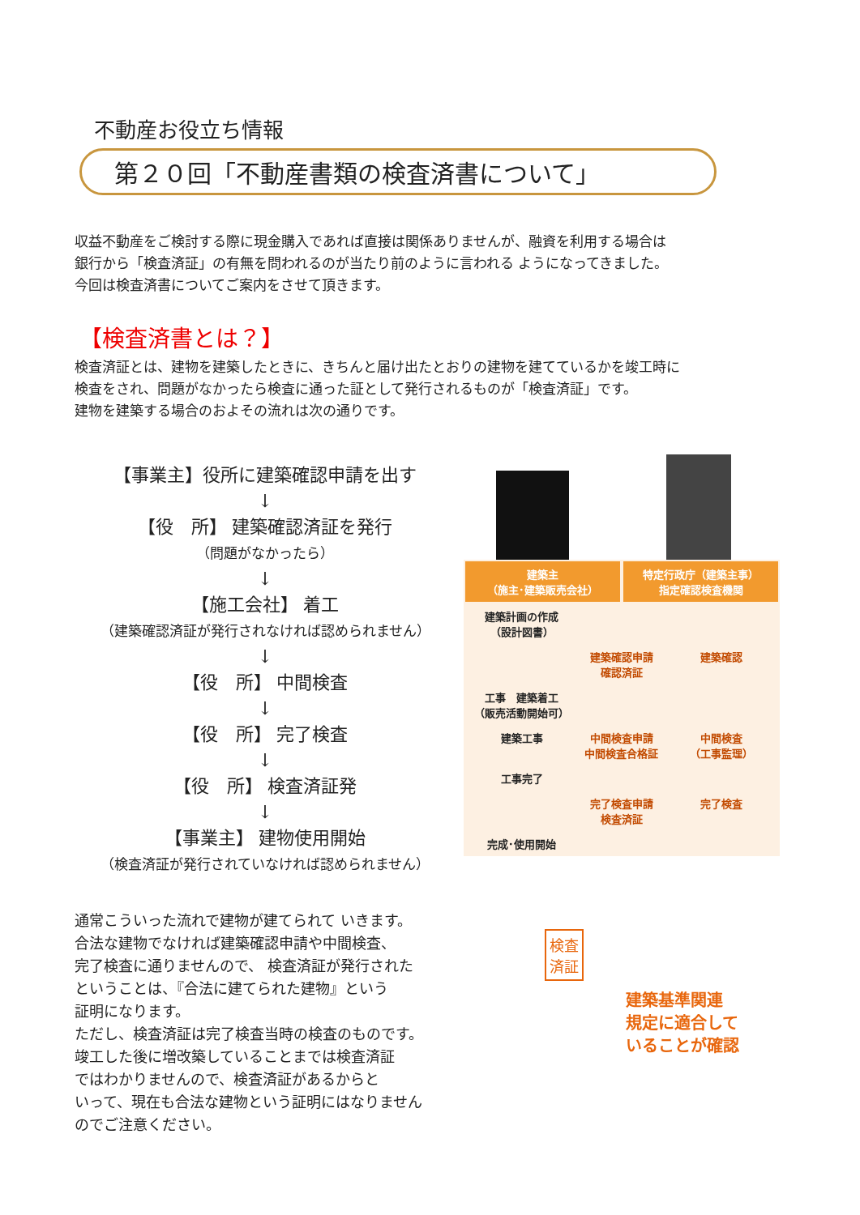不動産お役立ち情報
第２０回「不動産書類の検査済書について」
収益不動産をご検討する際に現金購入であれば直接は関係ありませんが、融資を利用する場合は
銀行から「検査済証」の有無を問われるのが当たり前のように言われる ようになってきました。
今回は検査済書についてご案内をさせて頂きます。
【検査済書とは？】
検査済証とは、建物を建築したときに、きちんと届け出たとおりの建物を建てているかを竣工時に
検査をされ、問題がなかったら検査に通った証として発行されるものが「検査済証」です。
建物を建築する場合のおよその流れは次の通りです。
【事業主】役所に建築確認申請を出す
↓
【役　所】 建築確認済証を発行
（問題がなかったら）
↓
【施工会社】 着工
（建築確認済証が発行されなければ認められません）
↓
【役　所】 中間検査
↓
【役　所】 完了検査
↓
【役　所】 検査済証発
↓
【事業主】 建物使用開始
（検査済証が発行されていなければ認められません）
通常こういった流れで建物が建てられて いきます。
合法な建物でなければ建築確認申請や中間検査、
完了検査に通りませんので、 検査済証が発行された
ということは、『合法に建てられた建物』という
証明になります。
ただし、検査済証は完了検査当時の検査のものです。
竣工した後に増改築していることまでは検査済証
ではわかりませんので、検査済証があるからと
いって、現在も合法な建物という証明にはなりません
のでご注意ください。
建築主
（施主･建築販売会社）
特定行政庁（建築主事）
指定確認検査機関
建築計画の作成
（設計図書）
建築確認申請
確認済証
建築確認
工事　建築着工
（販売活動開始可）
建築工事 中間検査申請
中間検査合格証
中間検査
（工事監理）
工事完了
完了検査申請
検査済証
完了検査
完成･使用開始
検査
済証
建築基準関連
規定に適合して
いることが確認